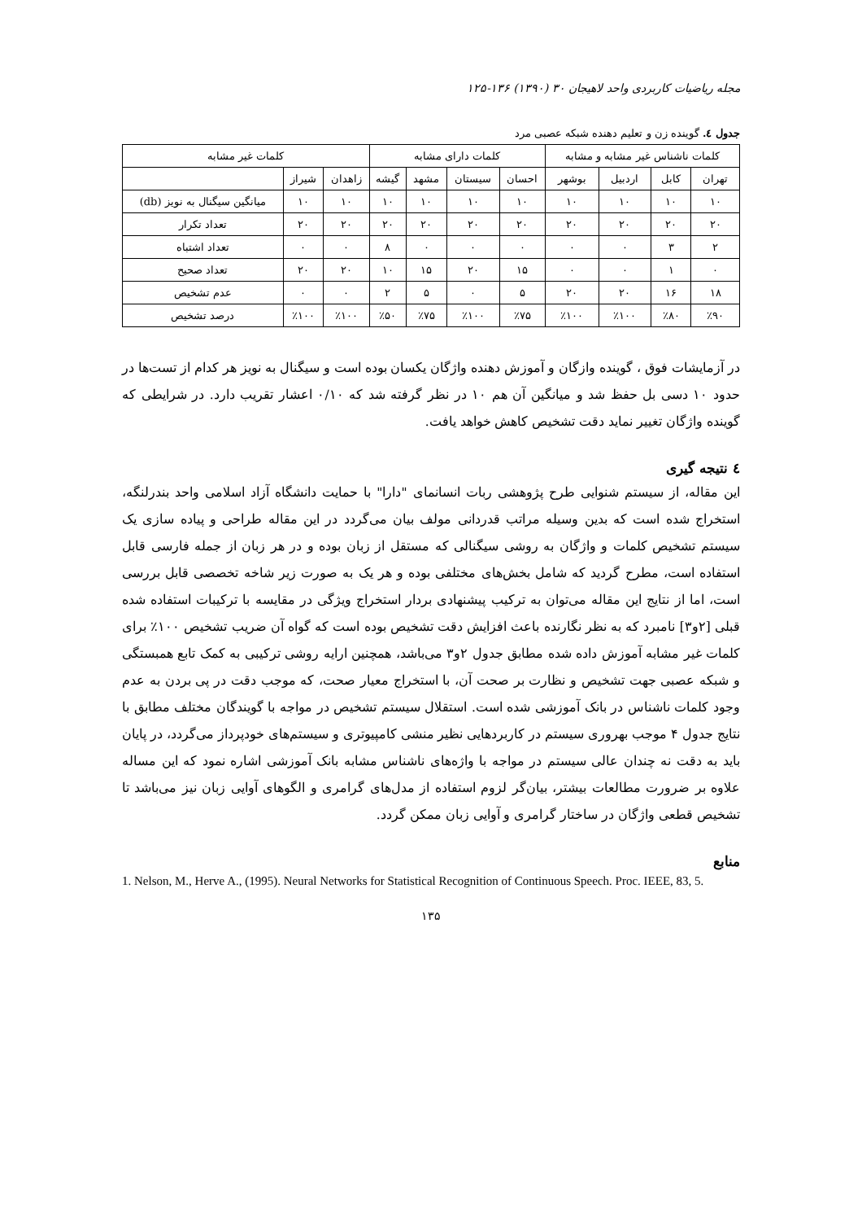مجله ریاضیات کاربردی واحد لاهیجان ۳۰ (۱۳۹۰) ۱۳۶-۱۲۵
جدول ٤. گوینده زن و تعلیم دهنده شبکه عصبی مرد
| کلمات ناشناس غیر مشابه و مشابه | | | | کلمات دارای مشابه | | | | کلمات غیر مشابه | | |
| --- | --- | --- | --- | --- | --- | --- | --- | --- | --- | --- |
| تهران | کابل | اردبیل | بوشهر | احسان | سیستان | مشهد | گیشه | زاهدان | شیراز | |
| ۱۰ | ۱۰ | ۱۰ | ۱۰ | ۱۰ | ۱۰ | ۱۰ | ۱۰ | ۱۰ | ۱۰ | میانگین سیگنال به نویز (db) |
| ۲۰ | ۲۰ | ۲۰ | ۲۰ | ۲۰ | ۲۰ | ۲۰ | ۲۰ | ۲۰ | ۲۰ | تعداد تکرار |
| ۲ | ۳ | ۰ | ۰ | ۰ | ۰ | ۰ | ۸ | ۰ | ۰ | تعداد اشتباه |
| ۰ | ۱ | ۰ | ۰ | ۱۵ | ۲۰ | ۱۵ | ۱۰ | ۲۰ | ۲۰ | تعداد صحیح |
| ۱۸ | ۱۶ | ۲۰ | ۲۰ | ۵ | ۰ | ۵ | ۲ | ۰ | ۰ | عدم تشخیص |
| ٪۹۰ | ٪۸۰ | ٪۱۰۰ | ٪۱۰۰ | ٪۷۵ | ٪۱۰۰ | ٪۷۵ | ٪۵۰ | ٪۱۰۰ | ٪۱۰۰ | درصد تشخیص |
در آزمایشات فوق ، گوینده وازگان و آموزش دهنده واژگان یکسان بوده است و سیگنال به نویز هر کدام از تست‌ها در حدود ۱۰ دسی بل حفظ شد و میانگین آن هم ۱۰ در نظر گرفته شد که ۰/۱۰ اعشار تقریب دارد. در شرایطی که گوینده واژگان تغییر نماید دقت تشخیص کاهش خواهد یافت.
٤ نتیجه گیری
این مقاله، از سیستم شنوایی طرح پژوهشی ربات انسانمای "دارا" با حمایت دانشگاه آزاد اسلامی واحد بندرلنگه، استخراج شده است که بدین وسیله مراتب قدردانی مولف بیان می‌گردد در این مقاله طراحی و پیاده سازی یک سیستم تشخیص کلمات و واژگان به روشی سیگنالی که مستقل از زبان بوده و در هر زبان از جمله فارسی قابل استفاده است، مطرح گردید که شامل بخش‌های مختلفی بوده و هر یک به صورت زیر شاخه تخصصی قابل بررسی است، اما از نتایج این مقاله می‌توان به ترکیب پیشنهادی بردار استخراج ویژگی در مقایسه با ترکیبات استفاده شده قبلی [۲و۳] نامبرد که به نظر نگارنده باعث افزایش دقت تشخیص بوده است که گواه آن ضریب تشخیص ۱۰۰٪ برای کلمات غیر مشابه آموزش داده شده مطابق جدول ۲و۳ می‌باشد، همچنین ارایه روشی ترکیبی به کمک تابع همبستگی و شبکه عصبی جهت تشخیص و نظارت بر صحت آن، با استخراج معیار صحت، که موجب دقت در پی بردن به عدم وجود کلمات ناشناس در بانک آموزشی شده است. استقلال سیستم تشخیص در مواجه با گویندگان مختلف مطابق با نتایج جدول ۴ موجب بهروری سیستم در کاربردهایی نظیر منشی کامپیوتری و سیستم‌های خودپرداز می‌گردد، در پایان باید به دقت نه چندان عالی سیستم در مواجه با واژه‌های ناشناس مشابه بانک آموزشی اشاره نمود که این مساله علاوه بر ضرورت مطالعات بیشتر، بیان‌گر لزوم استفاده از مدل‌های گرامری و الگوهای آوایی زبان نیز می‌باشد تا تشخیص قطعی واژگان در ساختار گرامری و آوایی زبان ممکن گردد.
منابع
1. Nelson, M., Herve A., (1995). Neural Networks for Statistical Recognition of Continuous Speech. Proc. IEEE, 83, 5.
۱۳۵